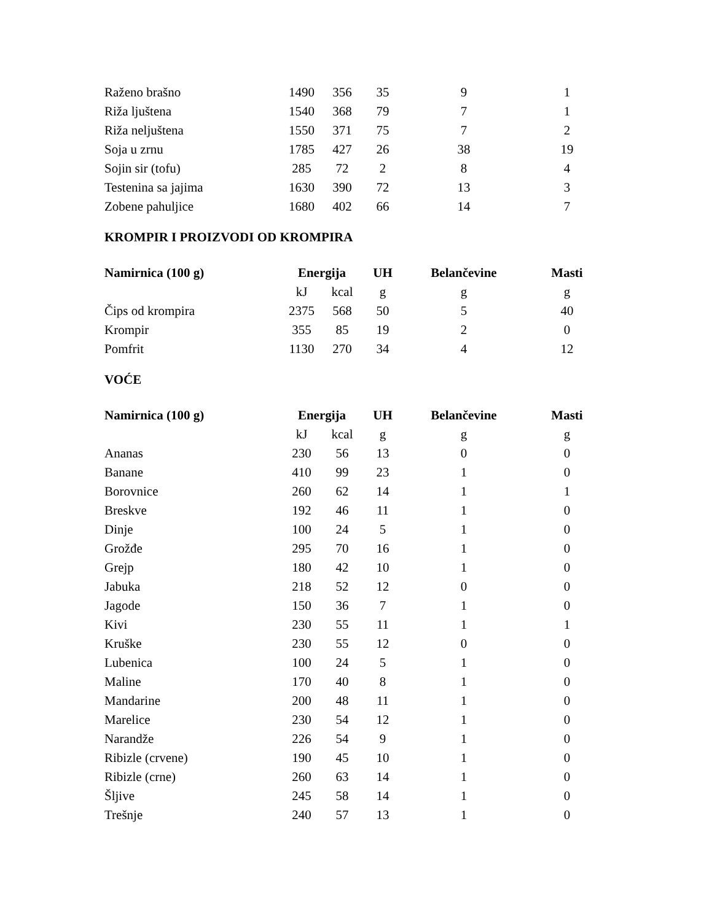| Raženo brašno | 1490 | 356 | 35 | 9 | 1 |
| Riža lјuštena | 1540 | 368 | 79 | 7 | 1 |
| Riža neljuštena | 1550 | 371 | 75 | 7 | 2 |
| Soja u zrnu | 1785 | 427 | 26 | 38 | 19 |
| Sojin sir (tofu) | 285 | 72 | 2 | 8 | 4 |
| Testenina sa jajima | 1630 | 390 | 72 | 13 | 3 |
| Zobene pahuljice | 1680 | 402 | 66 | 14 | 7 |
KROMPIR I PROIZVODI OD KROMPIRA
| Namirnica (100 g) | Energija | | UH | Belančevine | Masti |
| --- | --- | --- | --- | --- | --- |
| | kJ | kcal | g | g | g |
| Čips od krompira | 2375 | 568 | 50 | 5 | 40 |
| Krompir | 355 | 85 | 19 | 2 | 0 |
| Pomfrit | 1130 | 270 | 34 | 4 | 12 |
VOĆE
| Namirnica (100 g) | Energija | | UH | Belančevine | Masti |
| --- | --- | --- | --- | --- | --- |
| | kJ | kcal | g | g | g |
| Ananas | 230 | 56 | 13 | 0 | 0 |
| Banane | 410 | 99 | 23 | 1 | 0 |
| Borovnice | 260 | 62 | 14 | 1 | 1 |
| Breskve | 192 | 46 | 11 | 1 | 0 |
| Dinje | 100 | 24 | 5 | 1 | 0 |
| Grožđe | 295 | 70 | 16 | 1 | 0 |
| Grejp | 180 | 42 | 10 | 1 | 0 |
| Jabuka | 218 | 52 | 12 | 0 | 0 |
| Jagode | 150 | 36 | 7 | 1 | 0 |
| Kivi | 230 | 55 | 11 | 1 | 1 |
| Kruške | 230 | 55 | 12 | 0 | 0 |
| Lubenica | 100 | 24 | 5 | 1 | 0 |
| Maline | 170 | 40 | 8 | 1 | 0 |
| Mandarine | 200 | 48 | 11 | 1 | 0 |
| Marelice | 230 | 54 | 12 | 1 | 0 |
| Narandže | 226 | 54 | 9 | 1 | 0 |
| Ribizle (crvene) | 190 | 45 | 10 | 1 | 0 |
| Ribizle (crne) | 260 | 63 | 14 | 1 | 0 |
| Šljive | 245 | 58 | 14 | 1 | 0 |
| Trešnje | 240 | 57 | 13 | 1 | 0 |